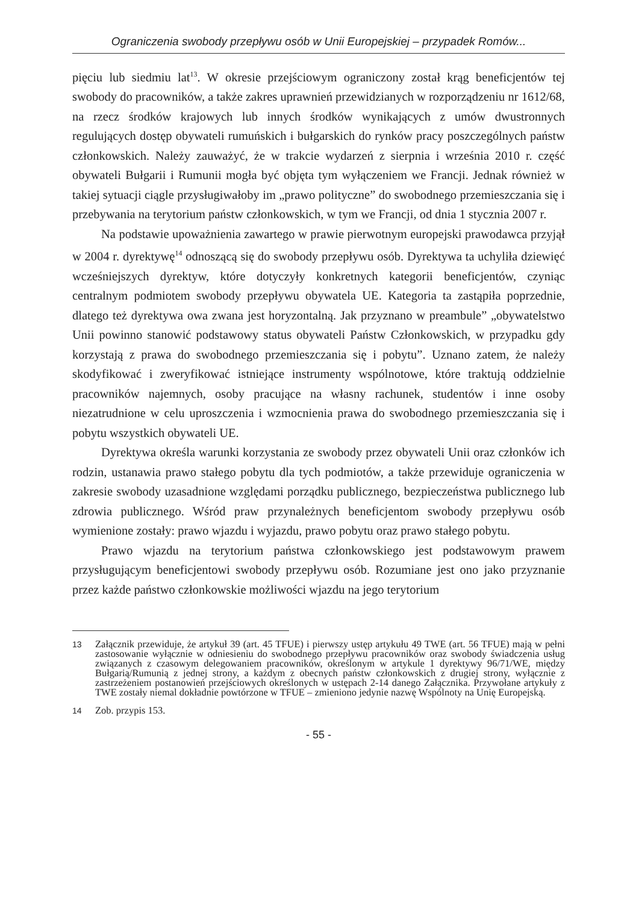Ograniczenia swobody przepływu osób w Unii Europejskiej – przypadek Romów...
pięciu lub siedmiu lat<sup>13</sup>. W okresie przejściowym ograniczony został krąg beneficjentów tej swobody do pracowników, a także zakres uprawnień przewidzianych w rozporządzeniu nr 1612/68, na rzecz środków krajowych lub innych środków wynikających z umów dwustronnych regulujących dostęp obywateli rumuńskich i bułgarskich do rynków pracy poszczególnych państw członkowskich. Należy zauważyć, że w trakcie wydarzeń z sierpnia i września 2010 r. część obywateli Bułgarii i Rumunii mogła być objęta tym wyłączeniem we Francji. Jednak również w takiej sytuacji ciągle przysługiwałoby im „prawo polityczne” do swobodnego przemieszczania się i przebywania na terytorium państw członkowskich, w tym we Francji, od dnia 1 stycznia 2007 r.
Na podstawie upoważnienia zawartego w prawie pierwotnym europejski prawodawca przyjął w 2004 r. dyrektywę<sup>14</sup> odnoszącą się do swobody przepływu osób. Dyrektywa ta uchyliła dziewięć wcześniejszych dyrektyw, które dotyczyły konkretnych kategorii beneficjentów, czyniąc centralnym podmiotem swobody przepływu obywatela UE. Kategoria ta zastąpiła poprzednie, dlatego też dyrektywa owa zwana jest horyzontalną. Jak przyznano w preambule” „obywatelstwo Unii powinno stanowić podstawowy status obywateli Państw Członkowskich, w przypadku gdy korzystają z prawa do swobodnego przemieszczania się i pobytu”. Uznano zatem, że należy skodyfikować i zweryfikować istniejące instrumenty wspólnotowe, które traktują oddzielnie pracowników najemnych, osoby pracujące na własny rachunek, studentów i inne osoby niezatrudnione w celu uproszczenia i wzmocnienia prawa do swobodnego przemieszczania się i pobytu wszystkich obywateli UE.
Dyrektywa określa warunki korzystania ze swobody przez obywateli Unii oraz członków ich rodzin, ustanawia prawo stałego pobytu dla tych podmiotów, a także przewiduje ograniczenia w zakresie swobody uzasadnione względami porządku publicznego, bezpieczeństwa publicznego lub zdrowia publicznego. Wśród praw przynależnych beneficjentom swobody przepływu osób wymienione zostały: prawo wjazdu i wyjazdu, prawo pobytu oraz prawo stałego pobytu.
Prawo wjazdu na terytorium państwa członkowskiego jest podstawowym prawem przysługującym beneficjentowi swobody przepływu osób. Rozumiane jest ono jako przyznanie przez każde państwo członkowskie możliwości wjazdu na jego terytorium
13 Załącznik przewiduje, że artykuł 39 (art. 45 TFUE) i pierwszy ustęp artykułu 49 TWE (art. 56 TFUE) mają w pełni zastosowanie wyłącznie w odniesieniu do swobodnego przepływu pracowników oraz swobody świadczenia usług związanych z czasowym delegowaniem pracowników, określonym w artykule 1 dyrektywy 96/71/WE, między Bułgarią/Rumunią z jednej strony, a każdym z obecnych państw członkowskich z drugiej strony, wyłącznie z zastrzeżeniem postanowień przejściowych określonych w ustępach 2-14 danego Załącznika. Przywołane artykuły z TWE zostały niemal dokładnie powtórzone w TFUE – zmieniono jedynie nazwę Wspólnoty na Unię Europejską.
14 Zob. przypis 153.
- 55 -